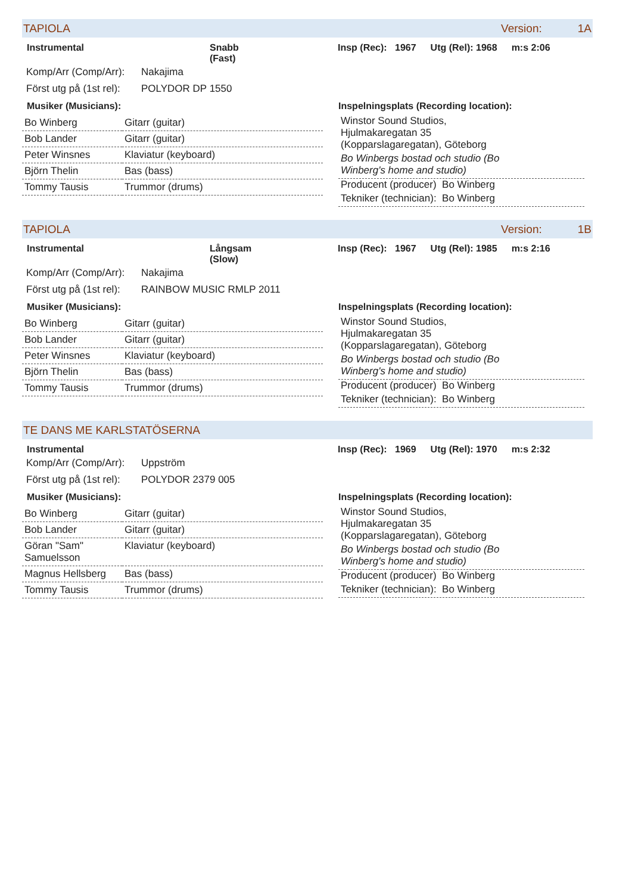TAPIOLA Version: 1A
Instrumental Snabb
(Fast)
Insp (Rec): 1967 Utg (Rel): 1968 m:s 2:06
Komp/Arr (Comp/Arr): Nakajima
Först utg på (1st rel): POLYDOR DP 1550
Musiker (Musicians):
| Bo Winberg | Gitarr (guitar) |
| Bob Lander | Gitarr (guitar) |
| Peter Winsnes | Klaviatur (keyboard) |
| Björn Thelin | Bas (bass) |
| Tommy Tausis | Trummor (drums) |
Inspelningsplats (Recording location):
Winstor Sound Studios,
Hjulmakaregatan 35
(Kopparslagaregatan), Göteborg
Bo Winbergs bostad och studio (Bo
Winberg's home and studio)
Producent (producer) Bo Winberg
Tekniker (technician): Bo Winberg
TAPIOLA Version: 1B
Instrumental Långsam
(Slow)
Insp (Rec): 1967 Utg (Rel): 1985 m:s 2:16
Komp/Arr (Comp/Arr): Nakajima
Först utg på (1st rel): RAINBOW MUSIC RMLP 2011
Musiker (Musicians):
| Bo Winberg | Gitarr (guitar) |
| Bob Lander | Gitarr (guitar) |
| Peter Winsnes | Klaviatur (keyboard) |
| Björn Thelin | Bas (bass) |
| Tommy Tausis | Trummor (drums) |
Inspelningsplats (Recording location):
Winstor Sound Studios,
Hjulmakaregatan 35
(Kopparslagaregatan), Göteborg
Bo Winbergs bostad och studio (Bo
Winberg's home and studio)
Producent (producer) Bo Winberg
Tekniker (technician): Bo Winberg
TE DANS ME KARLSTATÖSERNA
Instrumental Insp (Rec): 1969 Utg (Rel): 1970 m:s 2:32
Komp/Arr (Comp/Arr): Uppström
Först utg på (1st rel): POLYDOR 2379 005
Musiker (Musicians):
| Bo Winberg | Gitarr (guitar) |
| Bob Lander | Gitarr (guitar) |
| Göran "Sam" Samuelsson | Klaviatur (keyboard) |
| Magnus Hellsberg | Bas (bass) |
| Tommy Tausis | Trummor (drums) |
Inspelningsplats (Recording location):
Winstor Sound Studios,
Hjulmakaregatan 35
(Kopparslagaregatan), Göteborg
Bo Winbergs bostad och studio (Bo
Winberg's home and studio)
Producent (producer) Bo Winberg
Tekniker (technician): Bo Winberg